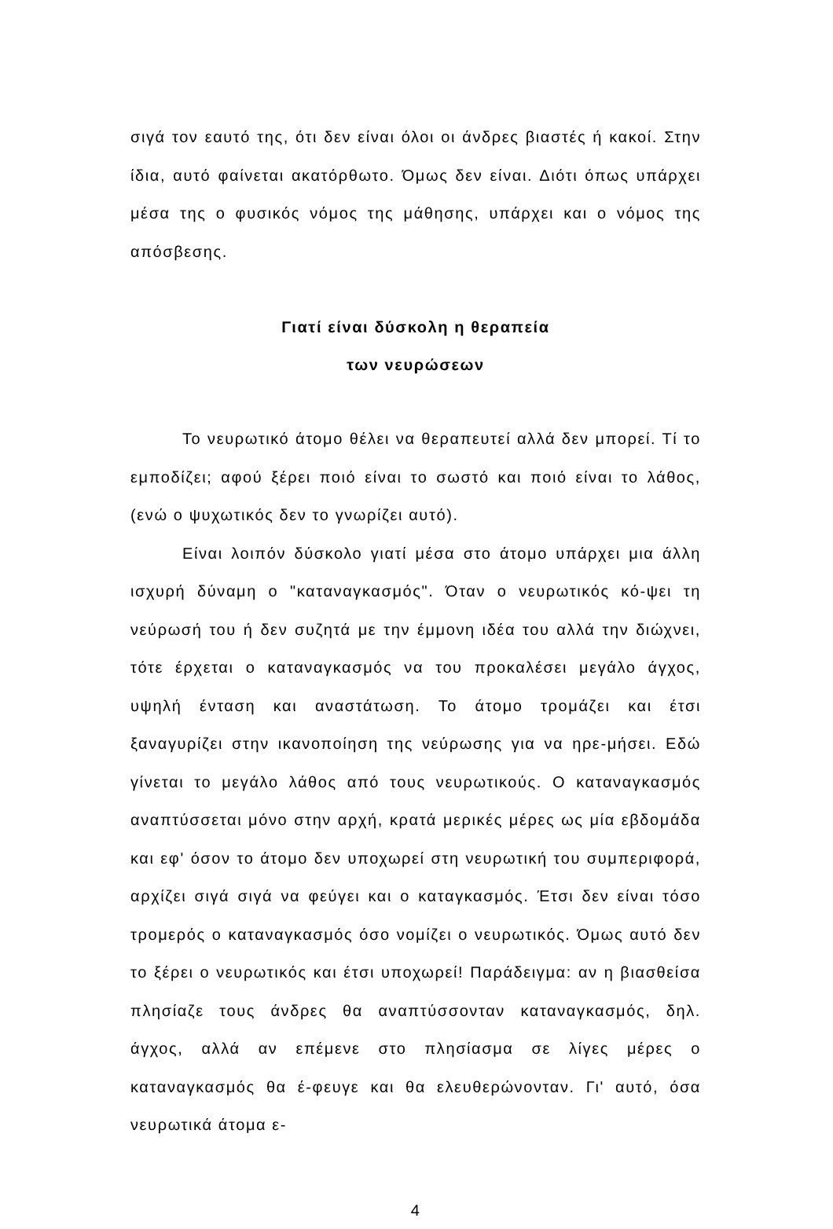σιγά τον εαυτό της, ότι δεν είναι όλοι οι άνδρες βιαστές ή κακοί. Στην ίδια, αυτό φαίνεται ακατόρθωτο. Όμως δεν είναι. Διότι όπως υπάρχει μέσα της ο φυσικός νόμος της μάθησης, υπάρχει και ο νόμος της απόσβεσης.
Γιατί είναι δύσκολη η θεραπεία
των νευρώσεων
Το νευρωτικό άτομο θέλει να θεραπευτεί αλλά δεν μπορεί. Τί το εμποδίζει; αφού ξέρει ποιό είναι το σωστό και ποιό είναι το λάθος, (ενώ ο ψυχωτικός δεν το γνωρίζει αυτό).
Είναι λοιπόν δύσκολο γιατί μέσα στο άτομο υπάρχει μια άλλη ισχυρή δύναμη ο "καταναγκασμός". Όταν ο νευρωτικός κό-ψει τη νεύρωσή του ή δεν συζητά με την έμμονη ιδέα του αλλά την διώχνει, τότε έρχεται ο καταναγκασμός να του προκαλέσει μεγάλο άγχος, υψηλή ένταση και αναστάτωση. Το άτομο τρομάζει και έτσι ξαναγυρίζει στην ικανοποίηση της νεύρωσης για να ηρε-μήσει. Εδώ γίνεται το μεγάλο λάθος από τους νευρωτικούς. Ο καταναγκασμός αναπτύσσεται μόνο στην αρχή, κρατά μερικές μέρες ως μία εβδομάδα και εφ' όσον το άτομο δεν υποχωρεί στη νευρωτική του συμπεριφορά, αρχίζει σιγά σιγά να φεύγει και ο καταγκασμός. Έτσι δεν είναι τόσο τρομερός ο καταναγκασμός όσο νομίζει ο νευρωτικός. Όμως αυτό δεν το ξέρει ο νευρωτικός και έτσι υποχωρεί! Παράδειγμα: αν η βιασθείσα πλησίαζε τους άνδρες θα αναπτύσσονταν καταναγκασμός, δηλ. άγχος, αλλά αν επέμενε στο πλησίασμα σε λίγες μέρες ο καταναγκασμός θα έ-φευγε και θα ελευθερώνονταν. Γι' αυτό, όσα νευρωτικά άτομα ε-
4